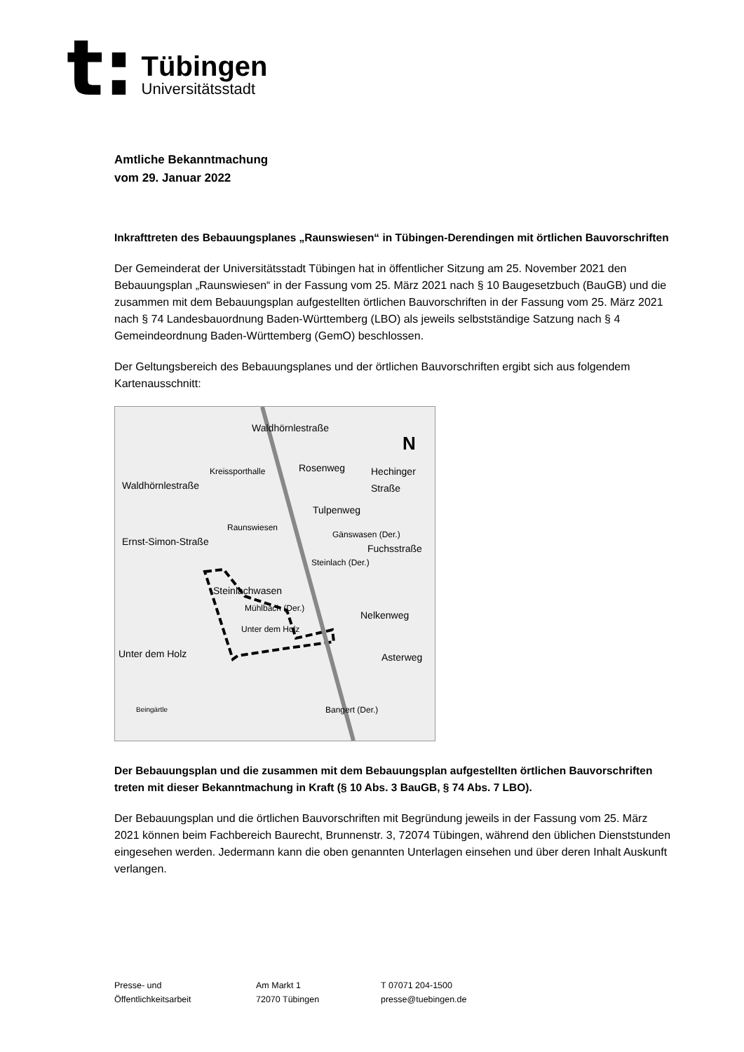t:
Tübingen
Universitätsstadt
Amtliche Bekanntmachung
vom 29. Januar 2022
Inkrafttreten des Bebauungsplanes „Raunswiesen“ in Tübingen-Derendingen mit örtlichen Bauvorschriften
Der Gemeinderat der Universitätsstadt Tübingen hat in öffentlicher Sitzung am 25. November 2021 den Bebauungsplan „Raunswiesen“ in der Fassung vom 25. März 2021 nach § 10 Baugesetzbuch (BauGB) und die zusammen mit dem Bebauungsplan aufgestellten örtlichen Bauvorschriften in der Fassung vom 25. März 2021 nach § 74 Landesbauordnung Baden-Württemberg (LBO) als jeweils selbstständige Satzung nach § 4 Gemeindeordnung Baden-Württemberg (GemO) beschlossen.
Der Geltungsbereich des Bebauungsplanes und der örtlichen Bauvorschriften ergibt sich aus folgendem Kartenausschnitt:
Waldhörnlestraße
N
Waldhörnlestraße
Kreissporthalle Rosenweg Hechinger Straße
Tulpenweg
Raunswiesen
Gänswasen (Der.)
Fuchsstraße
Steinlach (Der.)
Ernst-Simon-Straße
Steinlachwasen
Mühlbach (Der.)
Unter dem Holz
Nelkenweg
Asterweg Unter dem Holz
Beingärtle Bangert (Der.)
Der Bebauungsplan und die zusammen mit dem Bebauungsplan aufgestellten örtlichen Bauvorschriften treten mit dieser Bekanntmachung in Kraft (§ 10 Abs. 3 BauGB, § 74 Abs. 7 LBO).
Der Bebauungsplan und die örtlichen Bauvorschriften mit Begründung jeweils in der Fassung vom 25. März 2021 können beim Fachbereich Baurecht, Brunnenstr. 3, 72074 Tübingen, während den üblichen Dienststunden eingesehen werden. Jedermann kann die oben genannten Unterlagen einsehen und über deren Inhalt Auskunft verlangen.
Presse- und
Öffentlichkeitsarbeit
Am Markt 1
72070 Tübingen
T 07071 204-1500
presse@tuebingen.de